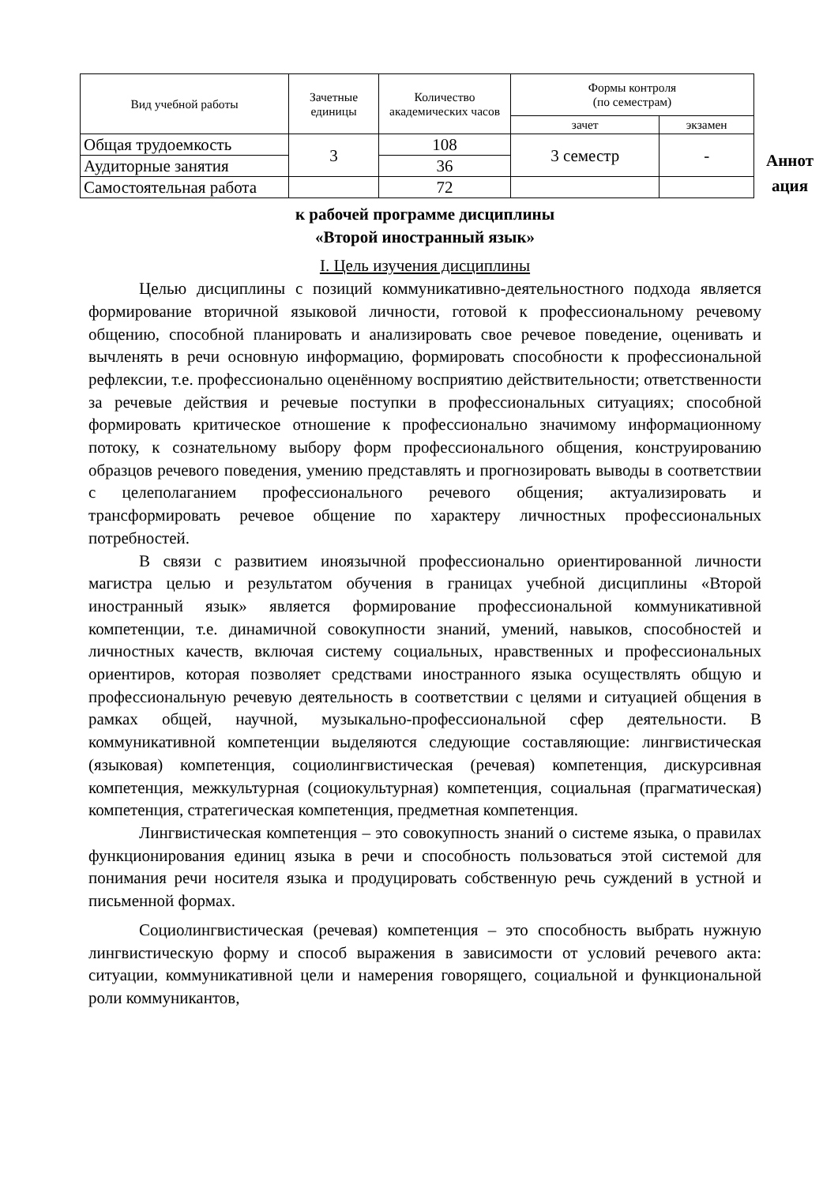| Вид учебной работы | Зачетные единицы | Количество академических часов | Формы контроля (по семестрам) | |
| --- | --- | --- | --- | --- |
| | | | зачет | экзамен |
| Общая трудоемкость | 3 | 108 | 3 семестр | - |
| Аудиторные занятия | | 36 | | |
| Самостоятельная работа | | 72 | | |
Аннот ация
к рабочей программе дисциплины
«Второй иностранный язык»
I. Цель изучения дисциплины
Целью дисциплины с позиций коммуникативно-деятельностного подхода является формирование вторичной языковой личности, готовой к профессиональному речевому общению, способной планировать и анализировать свое речевое поведение, оценивать и вычленять в речи основную информацию, формировать способности к профессиональной рефлексии, т.е. профессионально оценённому восприятию действительности; ответственности за речевые действия и речевые поступки в профессиональных ситуациях; способной формировать критическое отношение к профессионально значимому информационному потоку, к сознательному выбору форм профессионального общения, конструированию образцов речевого поведения, умению представлять и прогнозировать выводы в соответствии с целеполаганием профессионального речевого общения; актуализировать и трансформировать речевое общение по характеру личностных профессиональных потребностей.
В связи с развитием иноязычной профессионально ориентированной личности магистра целью и результатом обучения в границах учебной дисциплины «Второй иностранный язык» является формирование профессиональной коммуникативной компетенции, т.е. динамичной совокупности знаний, умений, навыков, способностей и личностных качеств, включая систему социальных, нравственных и профессиональных ориентиров, которая позволяет средствами иностранного языка осуществлять общую и профессиональную речевую деятельность в соответствии с целями и ситуацией общения в рамках общей, научной, музыкально-профессиональной сфер деятельности. В коммуникативной компетенции выделяются следующие составляющие: лингвистическая (языковая) компетенция, социолингвистическая (речевая) компетенция, дискурсивная компетенция, межкультурная (социокультурная) компетенция, социальная (прагматическая) компетенция, стратегическая компетенция, предметная компетенция.
Лингвистическая компетенция – это совокупность знаний о системе языка, о правилах функционирования единиц языка в речи и способность пользоваться этой системой для понимания речи носителя языка и продуцировать собственную речь суждений в устной и письменной формах.
Социолингвистическая (речевая) компетенция – это способность выбрать нужную лингвистическую форму и способ выражения в зависимости от условий речевого акта: ситуации, коммуникативной цели и намерения говорящего, социальной и функциональной роли коммуникантов,